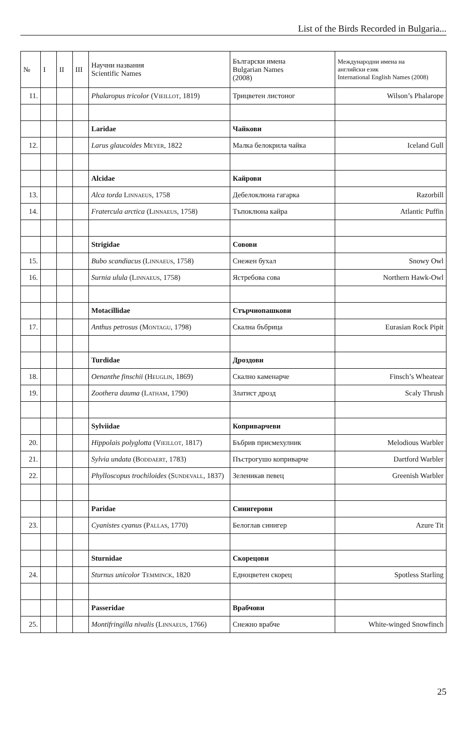List of the Birds Recorded in Bulgaria...
| № | I | II | III | Научни названия Scientific Names | Български имена Bulgarian Names (2008) | Международни имена на английски език International English Names (2008) |
| --- | --- | --- | --- | --- | --- | --- |
| 11. | | | | Phalaropus tricolor ( Vieillot , 1819) | Трицветен листоног | Wilson’s Phalarope |
| | | | | Laridae | Чайкови | |
| 12. | | | | Larus glaucoides Meyer , 1822 | Малка белокрила чайка | Iceland Gull |
| | | | | Alcidae | Кайрови | |
| 13. | | | | Alca torda Linnaeus , 1758 | Дебелоклюна гагарка | Razorbill |
| 14. | | | | Fratercula arctica ( Linnaeus , 1758) | Тъпоклюна кайра | Atlantic Puffin |
| | | | | Strigidae | Совови | |
| 15. | | | | Bubo scandiacus ( Linnaeus , 1758) | Снежен бухал | Snowy Owl |
| 16. | | | | Surnia ulula ( Linnaeus , 1758) | Ястребова сова | Northern Hawk-Owl |
| | | | | Motacillidae | Стърчиопашкови | |
| 17. | | | | Anthus petrosus ( Montagu , 1798) | Скална бъбрица | Eurasian Rock Pipit |
| | | | | Turdidae | Дроздови | |
| 18. | | | | Oenanthe finschii ( Heuglin , 1869) | Скално каменарче | Finsch’s Wheatear |
| 19. | | | | Zoothera dauma ( Latham , 1790) | Златист дрозд | Scaly Thrush |
| | | | | Sylviidae | Коприварчеви | |
| 20. | | | | Hippolais polyglotta ( Vieillot , 1817) | Бъбрив присмехулник | Melodious Warbler |
| 21. | | | | Sylvia undata ( Boddaert , 1783) | Пъстрогушо коприварче | Dartford Warbler |
| 22. | | | | Phylloscopus trochiloides ( Sundevall , 1837) | Зеленикав певец | Greenish Warbler |
| | | | | Paridae | Синигерови | |
| 23. | | | | Cyanistes cyanus ( Pallas , 1770) | Белоглав синигер | Azure Tit |
| | | | | Sturnidae | Скорецови | |
| 24. | | | | Sturnus unicolor Temminck , 1820 | Едноцветен скорец | Spotless Starling |
| | | | | Passeridae | Врабчови | |
| 25. | | | | Montifringilla nivalis ( Linnaeus , 1766) | Снежно врабче | White-winged Snowfinch |
25